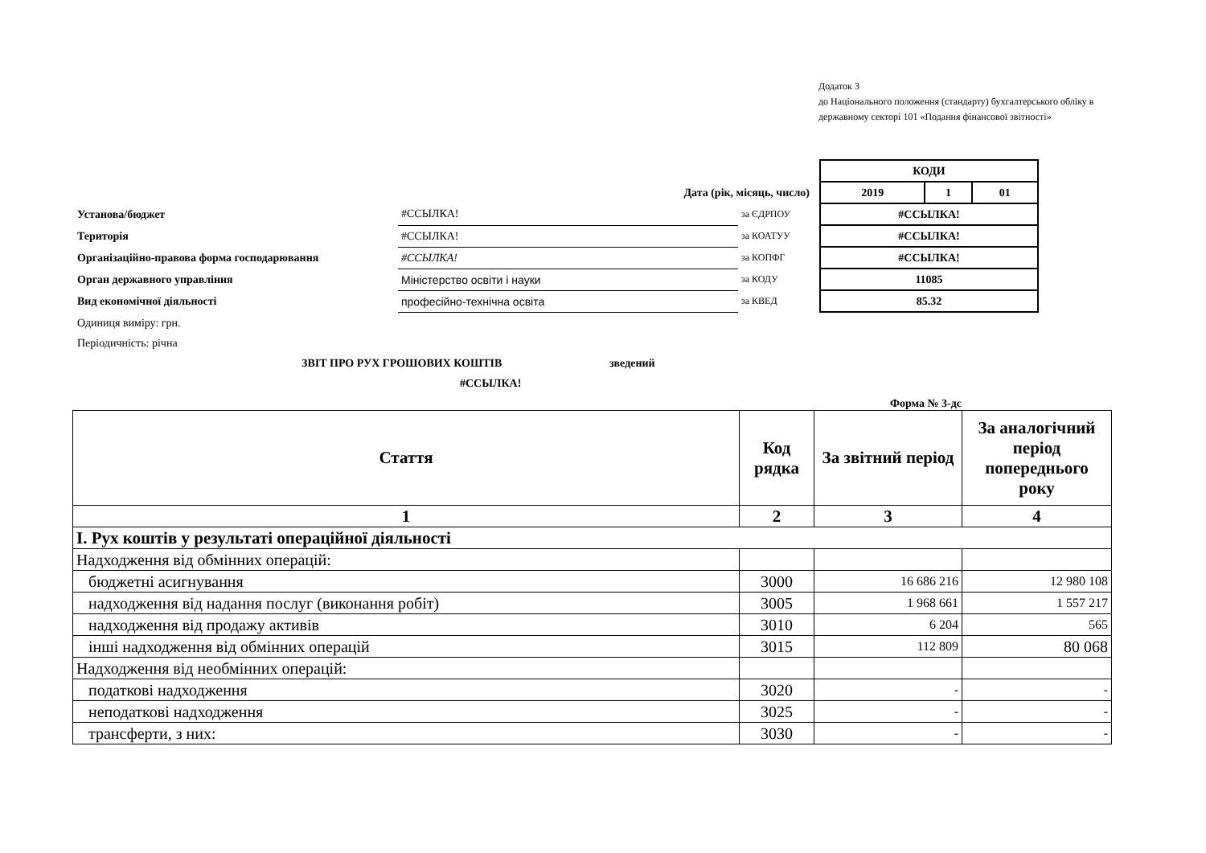Додаток 3
до Національного положення (стандарту) бухгалтерського обліку в державному секторі 101 «Подання фінансової звітності»
| | | | | КОДИ | | |
| Дата (рік, місяць, число) | | | | 2019 | 1 | 01 |
| Установа/бюджет | #ССЫЛКА! | за ЄДРПОУ | | #ССЫЛКА! | | |
| Територія | #ССЫЛКА! | за КОАТУУ | | #ССЫЛКА! | | |
| Організаційно-правова форма господарювання | #ССЫЛКА! | за КОПФГ | | #ССЫЛКА! | | |
| Орган державного управління | Міністерство освіти і науки | за КОДУ | | 11085 | | |
| Вид економічної діяльності | професійно-технічна освіта | за КВЕД | | 85.32 | | |
| Одиниця виміру: грн. | | | | | | |
| Періодичність: річна | | | | | | |
| ЗВІТ ПРО РУХ ГРОШОВИХ КОШТІВ зведений | | | | | | |
| #ССЫЛКА! | | | | | | |
| Форма № 3-дс | | | | | | |
| Стаття | Код рядка | За звітний період | За аналогічний період попереднього року |
| --- | --- | --- | --- |
| 1 | 2 | 3 | 4 |
| I. Рух коштів у результаті операційної діяльності | | | |
| Надходження від обмінних операцій: | | | |
| бюджетні асигнування | 3000 | 16 686 216 | 12 980 108 |
| надходження від надання послуг (виконання робіт) | 3005 | 1 968 661 | 1 557 217 |
| надходження від продажу активів | 3010 | 6 204 | 565 |
| інші надходження від обмінних операцій | 3015 | 112 809 | 80 068 |
| Надходження від необмінних операцій: | | | |
| податкові надходження | 3020 | - | - |
| неподаткові надходження | 3025 | - | - |
| трансферти, з них: | 3030 | - | - |